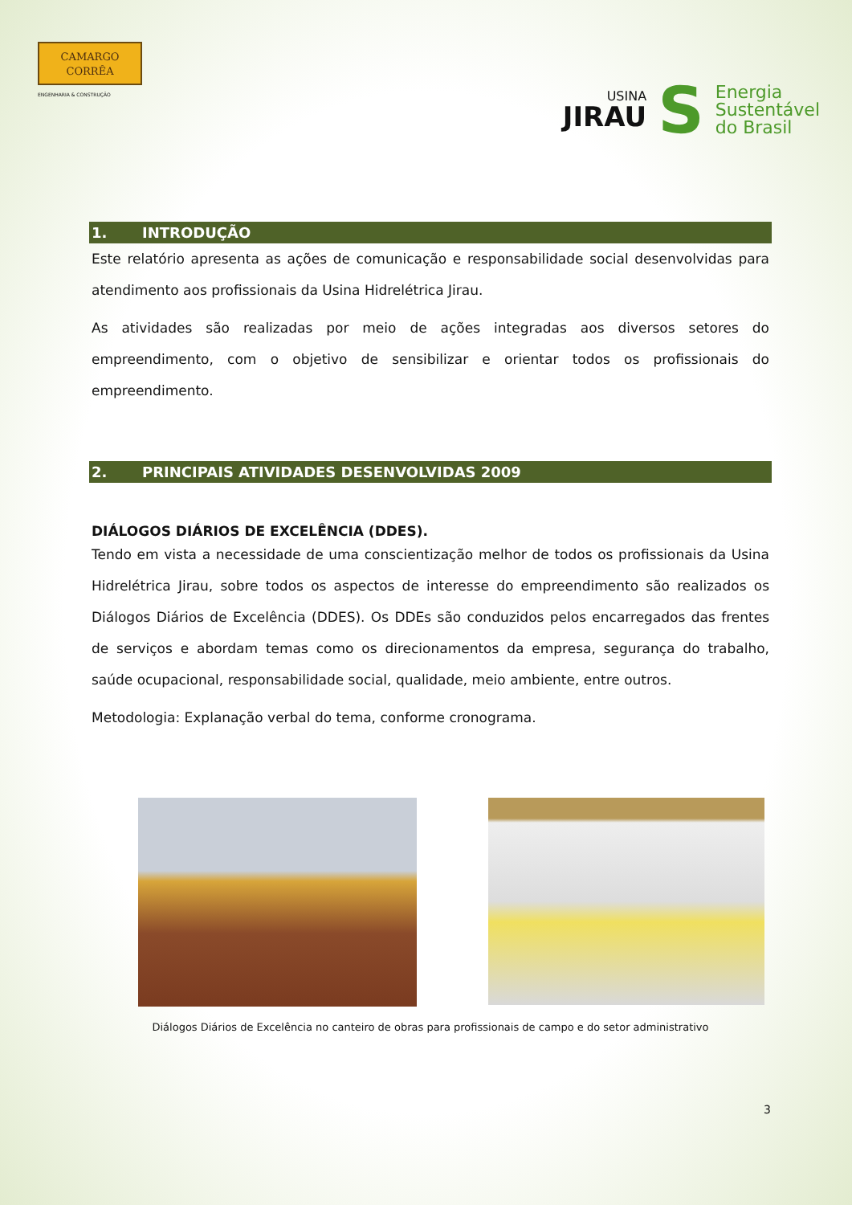CAMARGO
CORRÊA
ENGENHARIA & CONSTRUÇÃO
USINA
JIRAU
S
Energia
Sustentável
do Brasil
1. INTRODUÇÃO
Este relatório apresenta as ações de comunicação e responsabilidade social desenvolvidas para atendimento aos profissionais da Usina Hidrelétrica Jirau.
As atividades são realizadas por meio de ações integradas aos diversos setores do empreendimento, com o objetivo de sensibilizar e orientar todos os profissionais do empreendimento.
2. PRINCIPAIS ATIVIDADES DESENVOLVIDAS 2009
DIÁLOGOS DIÁRIOS DE EXCELÊNCIA (DDES).
Tendo em vista a necessidade de uma conscientização melhor de todos os profissionais da Usina Hidrelétrica Jirau, sobre todos os aspectos de interesse do empreendimento são realizados os Diálogos Diários de Excelência (DDES). Os DDEs são conduzidos pelos encarregados das frentes de serviços e abordam temas como os direcionamentos da empresa, segurança do trabalho, saúde ocupacional, responsabilidade social, qualidade, meio ambiente, entre outros.
Metodologia: Explanação verbal do tema, conforme cronograma.
Diálogos Diários de Excelência no canteiro de obras para profissionais de campo e do setor administrativo
3